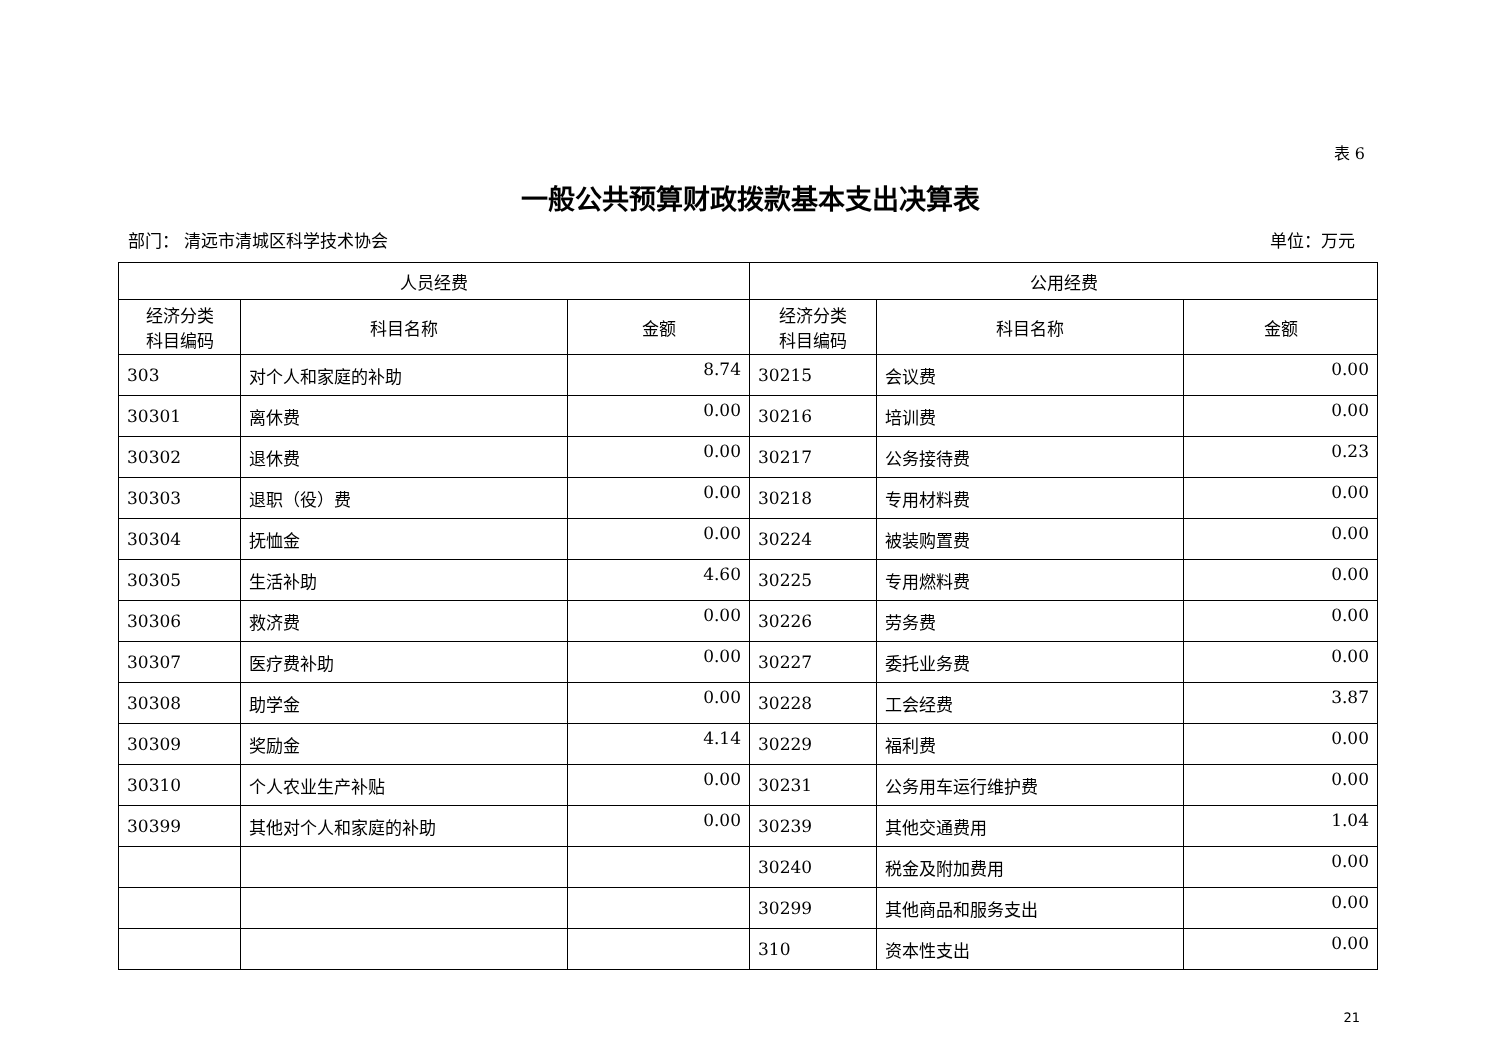表 6
一般公共预算财政拨款基本支出决算表
部门： 清远市清城区科学技术协会 单位：万元
| 人员经费 | | | 公用经费 | | |
| --- | --- | --- | --- | --- | --- |
| 经济分类 科目编码 | 科目名称 | 金额 | 经济分类 科目编码 | 科目名称 | 金额 |
| 303 | 对个人和家庭的补助 | 8.74 | 30215 | 会议费 | 0.00 |
| 30301 | 离休费 | 0.00 | 30216 | 培训费 | 0.00 |
| 30302 | 退休费 | 0.00 | 30217 | 公务接待费 | 0.23 |
| 30303 | 退职（役）费 | 0.00 | 30218 | 专用材料费 | 0.00 |
| 30304 | 抚恤金 | 0.00 | 30224 | 被装购置费 | 0.00 |
| 30305 | 生活补助 | 4.60 | 30225 | 专用燃料费 | 0.00 |
| 30306 | 救济费 | 0.00 | 30226 | 劳务费 | 0.00 |
| 30307 | 医疗费补助 | 0.00 | 30227 | 委托业务费 | 0.00 |
| 30308 | 助学金 | 0.00 | 30228 | 工会经费 | 3.87 |
| 30309 | 奖励金 | 4.14 | 30229 | 福利费 | 0.00 |
| 30310 | 个人农业生产补贴 | 0.00 | 30231 | 公务用车运行维护费 | 0.00 |
| 30399 | 其他对个人和家庭的补助 | 0.00 | 30239 | 其他交通费用 | 1.04 |
| | | | 30240 | 税金及附加费用 | 0.00 |
| | | | 30299 | 其他商品和服务支出 | 0.00 |
| | | | 310 | 资本性支出 | 0.00 |
21